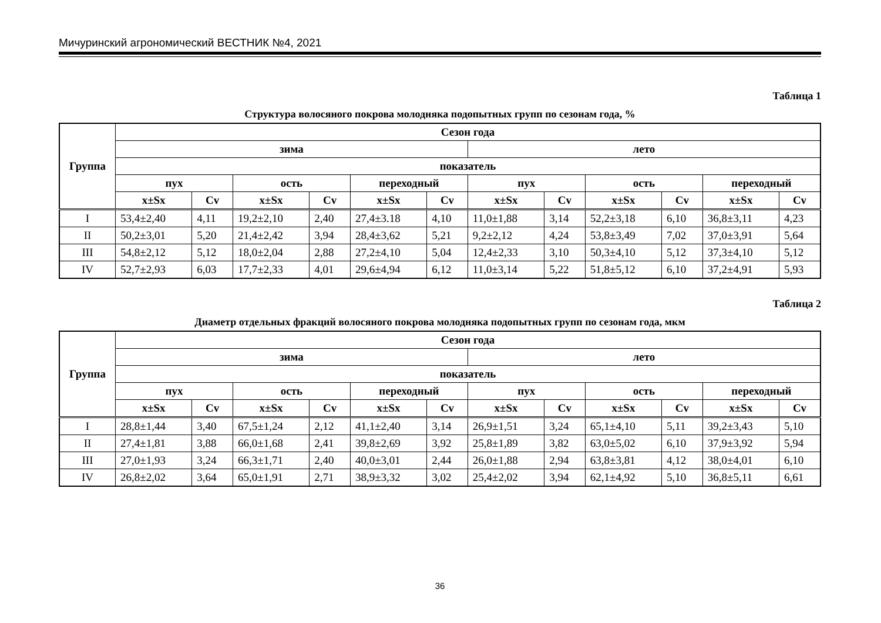Мичуринский агрономический ВЕСТНИК №4, 2021
Таблица 1
Структура волосяного покрова молодняка подопытных групп по сезонам года, %
| Группа | Сезон года | | | | | | | | | | | |
| --- | --- | --- | --- | --- | --- | --- | --- | --- | --- | --- | --- | --- |
| | зима | | | | | | лето | | | | | |
| | показатель | | | | | | | | | | | |
| | пух | | ость | | переходный | | пух | | ость | | переходный | |
| | x±Sx | Cv | x±Sx | Cv | x±Sx | Cv | x±Sx | Cv | x±Sx | Cv | x±Sx | Cv |
| I | 53,4±2,40 | 4,11 | 19,2±2,10 | 2,40 | 27,4±3.18 | 4,10 | 11,0±1,88 | 3,14 | 52,2±3,18 | 6,10 | 36,8±3,11 | 4,23 |
| II | 50,2±3,01 | 5,20 | 21,4±2,42 | 3,94 | 28,4±3,62 | 5,21 | 9,2±2,12 | 4,24 | 53,8±3,49 | 7,02 | 37,0±3,91 | 5,64 |
| III | 54,8±2,12 | 5,12 | 18,0±2,04 | 2,88 | 27,2±4,10 | 5,04 | 12,4±2,33 | 3,10 | 50,3±4,10 | 5,12 | 37,3±4,10 | 5,12 |
| IV | 52,7±2,93 | 6,03 | 17,7±2,33 | 4,01 | 29,6±4,94 | 6,12 | 11,0±3,14 | 5,22 | 51,8±5,12 | 6,10 | 37,2±4,91 | 5,93 |
Таблица 2
Диаметр отдельных фракций волосяного покрова молодняка подопытных групп по сезонам года, мкм
| Группа | Сезон года | | | | | | | | | | | |
| --- | --- | --- | --- | --- | --- | --- | --- | --- | --- | --- | --- | --- |
| | зима | | | | | | лето | | | | | |
| | показатель | | | | | | | | | | | |
| | пух | | ость | | переходный | | пух | | ость | | переходный | |
| | x±Sx | Cv | x±Sx | Cv | x±Sx | Cv | x±Sx | Cv | x±Sx | Cv | x±Sx | Cv |
| I | 28,8±1,44 | 3,40 | 67,5±1,24 | 2,12 | 41,1±2,40 | 3,14 | 26,9±1,51 | 3,24 | 65,1±4,10 | 5,11 | 39,2±3,43 | 5,10 |
| II | 27,4±1,81 | 3,88 | 66,0±1,68 | 2,41 | 39,8±2,69 | 3,92 | 25,8±1,89 | 3,82 | 63,0±5,02 | 6,10 | 37,9±3,92 | 5,94 |
| III | 27,0±1,93 | 3,24 | 66,3±1,71 | 2,40 | 40,0±3,01 | 2,44 | 26,0±1,88 | 2,94 | 63,8±3,81 | 4,12 | 38,0±4,01 | 6,10 |
| IV | 26,8±2,02 | 3,64 | 65,0±1,91 | 2,71 | 38,9±3,32 | 3,02 | 25,4±2,02 | 3,94 | 62,1±4,92 | 5,10 | 36,8±5,11 | 6,61 |
36